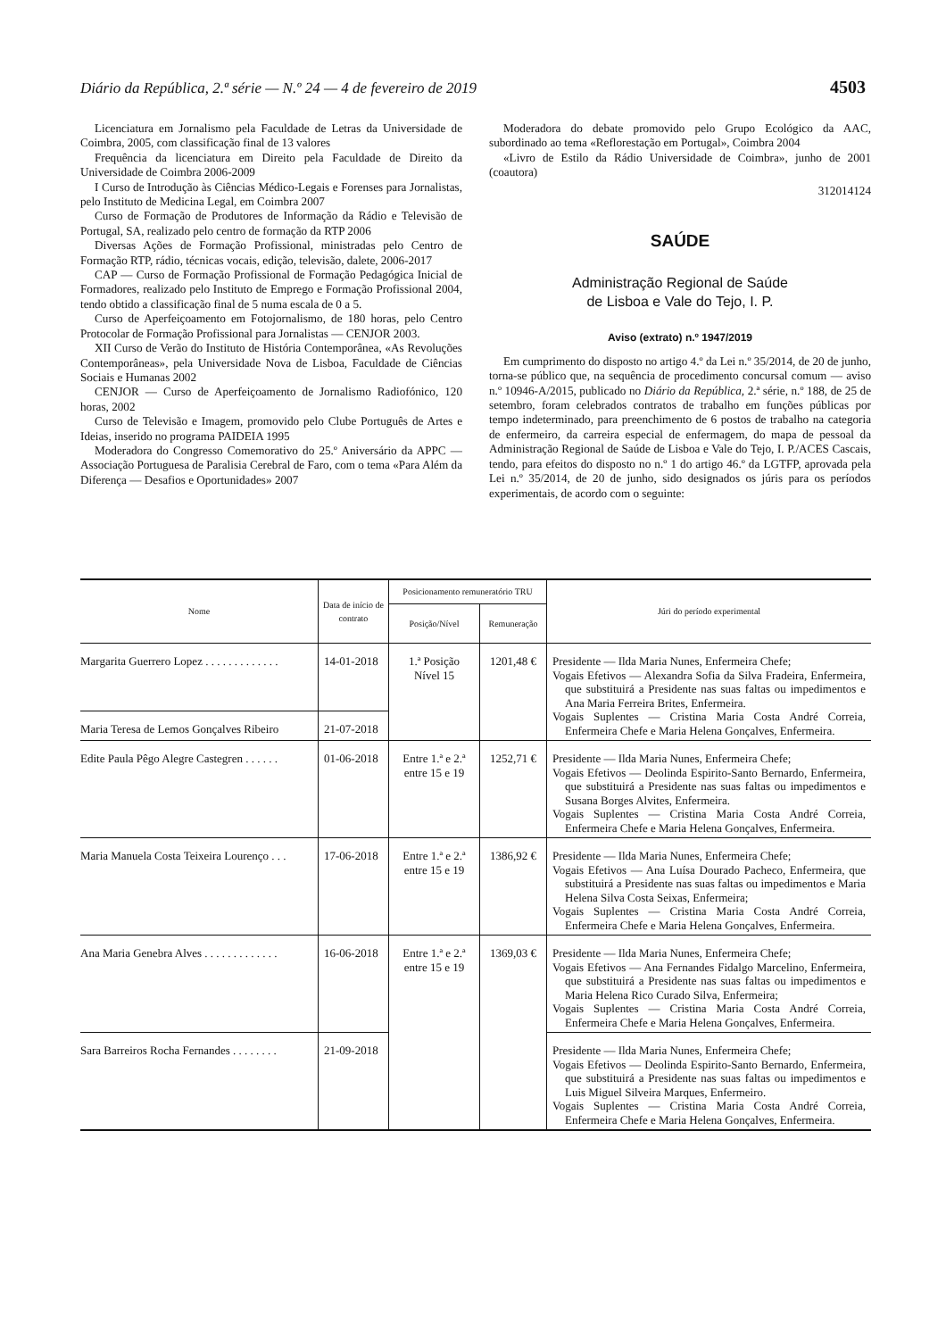Diário da República, 2.ª série — N.º 24 — 4 de fevereiro de 2019 4503
Licenciatura em Jornalismo pela Faculdade de Letras da Universidade de Coimbra, 2005, com classificação final de 13 valores
Frequência da licenciatura em Direito pela Faculdade de Direito da Universidade de Coimbra 2006-2009
I Curso de Introdução às Ciências Médico-Legais e Forenses para Jornalistas, pelo Instituto de Medicina Legal, em Coimbra 2007
Curso de Formação de Produtores de Informação da Rádio e Televisão de Portugal, SA, realizado pelo centro de formação da RTP 2006
Diversas Ações de Formação Profissional, ministradas pelo Centro de Formação RTP, rádio, técnicas vocais, edição, televisão, dalete, 2006-2017
CAP — Curso de Formação Profissional de Formação Pedagógica Inicial de Formadores, realizado pelo Instituto de Emprego e Formação Profissional 2004, tendo obtido a classificação final de 5 numa escala de 0 a 5.
Curso de Aperfeiçoamento em Fotojornalismo, de 180 horas, pelo Centro Protocolar de Formação Profissional para Jornalistas — CENJOR 2003.
XII Curso de Verão do Instituto de História Contemporânea, «As Revoluções Contemporâneas», pela Universidade Nova de Lisboa, Faculdade de Ciências Sociais e Humanas 2002
CENJOR — Curso de Aperfeiçoamento de Jornalismo Radiofónico, 120 horas, 2002
Curso de Televisão e Imagem, promovido pelo Clube Português de Artes e Ideias, inserido no programa PAIDEIA 1995
Moderadora do Congresso Comemorativo do 25.º Aniversário da APPC — Associação Portuguesa de Paralisia Cerebral de Faro, com o tema «Para Além da Diferença — Desafios e Oportunidades» 2007
Moderadora do debate promovido pelo Grupo Ecológico da AAC, subordinado ao tema «Reflorestação em Portugal», Coimbra 2004
«Livro de Estilo da Rádio Universidade de Coimbra», junho de 2001 (coautora)
312014124
SAÚDE
Administração Regional de Saúde
de Lisboa e Vale do Tejo, I. P.
Aviso (extrato) n.º 1947/2019
Em cumprimento do disposto no artigo 4.º da Lei n.º 35/2014, de 20 de junho, torna-se público que, na sequência de procedimento concursal comum — aviso n.º 10946-A/2015, publicado no Diário da República, 2.ª série, n.º 188, de 25 de setembro, foram celebrados contratos de trabalho em funções públicas por tempo indeterminado, para preenchimento de 6 postos de trabalho na categoria de enfermeiro, da carreira especial de enfermagem, do mapa de pessoal da Administração Regional de Saúde de Lisboa e Vale do Tejo, I. P./ACES Cascais, tendo, para efeitos do disposto no n.º 1 do artigo 46.º da LGTFP, aprovada pela Lei n.º 35/2014, de 20 de junho, sido designados os júris para os períodos experimentais, de acordo com o seguinte:
| Nome | Data de início de contrato | Posicionamento remuneratório TRU | | Júri do período experimental |
| --- | --- | --- | --- | --- |
| | | Posição/Nível | Remuneração | |
| Margarita Guerrero Lopez . . . . . . . . . . . . . | 14-01-2018 | 1.ª Posição Nível 15 | 1201,48 € | Presidente — Ilda Maria Nunes, Enfermeira Chefe; Vogais Efetivos — Alexandra Sofia da Silva Fradeira, Enfermeira, que substituirá a Presidente nas suas faltas ou impedimentos e Ana Maria Ferreira Brites, Enfermeira. Vogais Suplentes — Cristina Maria Costa André Correia, Enfermeira Chefe e Maria Helena Gonçalves, Enfermeira. |
| Maria Teresa de Lemos Gonçalves Ribeiro | 21-07-2018 | | | |
| Edite Paula Pêgo Alegre Castegren . . . . . . | 01-06-2018 | Entre 1.ª e 2.ª entre 15 e 19 | 1252,71 € | Presidente — Ilda Maria Nunes, Enfermeira Chefe; Vogais Efetivos — Deolinda Espirito-Santo Bernardo, Enfermeira, que substituirá a Presidente nas suas faltas ou impedimentos e Susana Borges Alvites, Enfermeira. Vogais Suplentes — Cristina Maria Costa André Correia, Enfermeira Chefe e Maria Helena Gonçalves, Enfermeira. |
| Maria Manuela Costa Teixeira Lourenço . . . | 17-06-2018 | Entre 1.ª e 2.ª entre 15 e 19 | 1386,92 € | Presidente — Ilda Maria Nunes, Enfermeira Chefe; Vogais Efetivos — Ana Luísa Dourado Pacheco, Enfermeira, que substituirá a Presidente nas suas faltas ou impedimentos e Maria Helena Silva Costa Seixas, Enfermeira; Vogais Suplentes — Cristina Maria Costa André Correia, Enfermeira Chefe e Maria Helena Gonçalves, Enfermeira. |
| Ana Maria Genebra Alves . . . . . . . . . . . . . | 16-06-2018 | Entre 1.ª e 2.ª entre 15 e 19 | 1369,03 € | Presidente — Ilda Maria Nunes, Enfermeira Chefe; Vogais Efetivos — Ana Fernandes Fidalgo Marcelino, Enfermeira, que substituirá a Presidente nas suas faltas ou impedimentos e Maria Helena Rico Curado Silva, Enfermeira; Vogais Suplentes — Cristina Maria Costa André Correia, Enfermeira Chefe e Maria Helena Gonçalves, Enfermeira. |
| Sara Barreiros Rocha Fernandes . . . . . . . . | 21-09-2018 | | | Presidente — Ilda Maria Nunes, Enfermeira Chefe; Vogais Efetivos — Deolinda Espirito-Santo Bernardo, Enfermeira, que substituirá a Presidente nas suas faltas ou impedimentos e Luis Miguel Silveira Marques, Enfermeiro. Vogais Suplentes — Cristina Maria Costa André Correia, Enfermeira Chefe e Maria Helena Gonçalves, Enfermeira. |